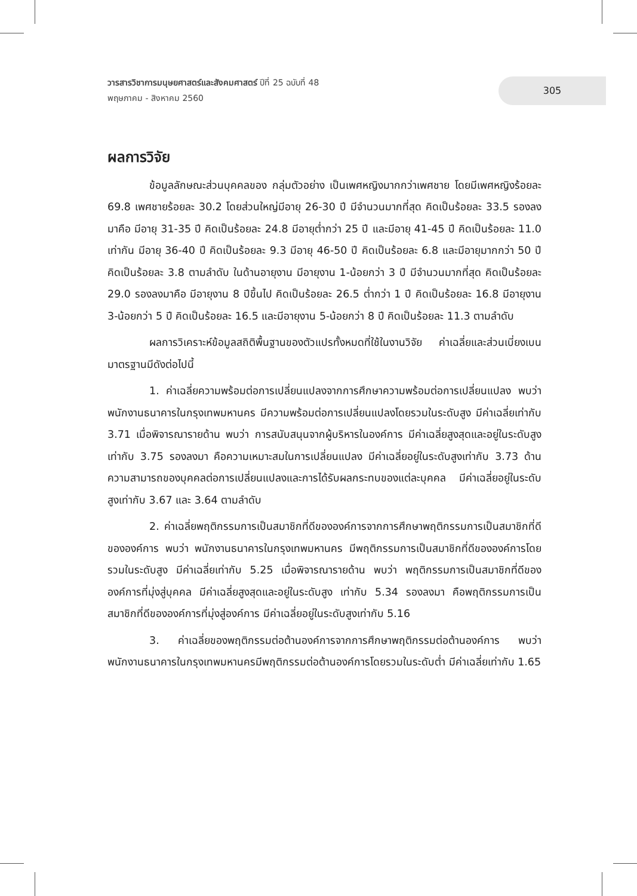วารสารวิชาการมนุษยศาสตร์และสังคมศาสตร์ ปีที่ 25 ฉบับที่ 48
พฤษภาคม - สิงหาคม 2560
305
ผลการวิจัย
ข้อมูลลักษณะส่วนบุคคลของ กลุ่มตัวอย่าง เป็นเพศหญิงมากกว่าเพศชาย โดยมีเพศหญิงร้อยละ 69.8 เพศชายร้อยละ 30.2 โดยส่วนใหญ่มีอายุ 26-30 ปี มีจำนวนมากที่สุด คิดเป็นร้อยละ 33.5 รองลงมาคือ มีอายุ 31-35 ปี คิดเป็นร้อยละ 24.8 มีอายุต่ำกว่า 25 ปี และมีอายุ 41-45 ปี คิดเป็นร้อยละ 11.0 เท่ากัน มีอายุ 36-40 ปี คิดเป็นร้อยละ 9.3 มีอายุ 46-50 ปี คิดเป็นร้อยละ 6.8 และมีอายุมากกว่า 50 ปี คิดเป็นร้อยละ 3.8 ตามลำดับ ในด้านอายุงาน มีอายุงาน 1-น้อยกว่า 3 ปี มีจำนวนมากที่สุด คิดเป็นร้อยละ 29.0 รองลงมาคือ มีอายุงาน 8 ปีขึ้นไป คิดเป็นร้อยละ 26.5 ต่ำกว่า 1 ปี คิดเป็นร้อยละ 16.8 มีอายุงาน 3-น้อยกว่า 5 ปี คิดเป็นร้อยละ 16.5 และมีอายุงาน 5-น้อยกว่า 8 ปี คิดเป็นร้อยละ 11.3 ตามลำดับ
ผลการวิเคราะห์ข้อมูลสถิติพื้นฐานของตัวแปรทั้งหมดที่ใช้ในงานวิจัย ค่าเฉลี่ยและส่วนเบี่ยงเบนมาตรฐานมีดังต่อไปนี้
1. ค่าเฉลี่ยความพร้อมต่อการเปลี่ยนแปลงจากการศึกษาความพร้อมต่อการเปลี่ยนแปลง พบว่า พนักงานธนาคารในกรุงเทพมหานคร มีความพร้อมต่อการเปลี่ยนแปลงโดยรวมในระดับสูง มีค่าเฉลี่ยเท่ากับ 3.71 เมื่อพิจารณารายด้าน พบว่า การสนับสนุนจากผู้บริหารในองค์การ มีค่าเฉลี่ยสูงสุดและอยู่ในระดับสูงเท่ากับ 3.75 รองลงมา คือความเหมาะสมในการเปลี่ยนแปลง มีค่าเฉลี่ยอยู่ในระดับสูงเท่ากับ 3.73 ด้านความสามารถของบุคคลต่อการเปลี่ยนแปลงและการได้รับผลกระทบของแต่ละบุคคล มีค่าเฉลี่ยอยู่ในระดับสูงเท่ากับ 3.67 และ 3.64 ตามลำดับ
2. ค่าเฉลี่ยพฤติกรรมการเป็นสมาชิกที่ดีขององค์การจากการศึกษาพฤติกรรมการเป็นสมาชิกที่ดีขององค์การ พบว่า พนักงานธนาคารในกรุงเทพมหานคร มีพฤติกรรมการเป็นสมาชิกที่ดีขององค์การโดยรวมในระดับสูง มีค่าเฉลี่ยเท่ากับ 5.25 เมื่อพิจารณารายด้าน พบว่า พฤติกรรมการเป็นสมาชิกที่ดีขององค์การที่มุ่งสู่บุคคล มีค่าเฉลี่ยสูงสุดและอยู่ในระดับสูง เท่ากับ 5.34 รองลงมา คือพฤติกรรมการเป็นสมาชิกที่ดีขององค์การที่มุ่งสู่องค์การ มีค่าเฉลี่ยอยู่ในระดับสูงเท่ากับ 5.16
3. ค่าเฉลี่ยของพฤติกรรมต่อต้านองค์การจากการศึกษาพฤติกรรมต่อต้านองค์การ พบว่า พนักงานธนาคารในกรุงเทพมหานครมีพฤติกรรมต่อต้านองค์การโดยรวมในระดับต่ำ มีค่าเฉลี่ยเท่ากับ 1.65